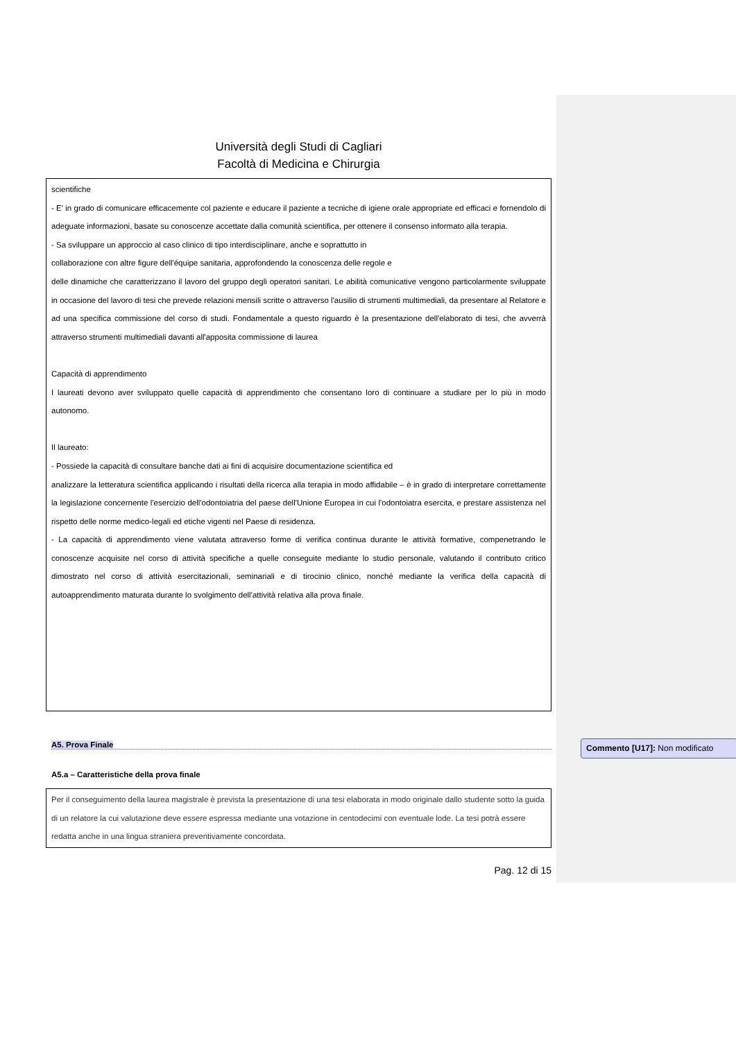Università degli Studi di Cagliari
Facoltà di Medicina e Chirurgia
scientifiche
- E' in grado di comunicare efficacemente col paziente e educare il paziente a tecniche di igiene orale appropriate ed efficaci e fornendolo di adeguate informazioni, basate su conoscenze accettate dalla comunità scientifica, per ottenere il consenso informato alla terapia.
- Sa sviluppare un approccio al caso clinico di tipo interdisciplinare, anche e soprattutto in
collaborazione con altre figure dell'équipe sanitaria, approfondendo la conoscenza delle regole e
delle dinamiche che caratterizzano il lavoro del gruppo degli operatori sanitari. Le abilità comunicative vengono particolarmente sviluppate in occasione del lavoro di tesi che prevede relazioni mensili scritte o attraverso l'ausilio di strumenti multimediali, da presentare al Relatore e ad una specifica commissione del corso di studi. Fondamentale a questo riguardo è la presentazione dell'elaborato di tesi, che avverrà attraverso strumenti multimediali davanti all'apposita commissione di laurea
Capacità di apprendimento
I laureati devono aver sviluppato quelle capacità di apprendimento che consentano loro di continuare a studiare per lo più in modo autonomo.
Il laureato:
- Possiede la capacità di consultare banche dati ai fini di acquisire documentazione scientifica ed
analizzare la letteratura scientifica applicando i risultati della ricerca alla terapia in modo affidabile – è in grado di interpretare correttamente la legislazione concernente l'esercizio dell'odontoiatria del paese dell'Unione Europea in cui l'odontoiatra esercita, e prestare assistenza nel rispetto delle norme medico-legali ed etiche vigenti nel Paese di residenza.
- La capacità di apprendimento viene valutata attraverso forme di verifica continua durante le attività formative, compenetrando le conoscenze acquisite nel corso di attività specifiche a quelle conseguite mediante lo studio personale, valutando il contributo critico dimostrato nel corso di attività esercitazionali, seminariali e di tirocinio clinico, nonché mediante la verifica della capacità di autoapprendimento maturata durante lo svolgimento dell'attività relativa alla prova finale.
A5. Prova Finale
A5.a – Caratteristiche della prova finale
Per il conseguimento della laurea magistrale è prevista la presentazione di una tesi elaborata in modo originale dallo studente sotto la guida di un relatore la cui valutazione deve essere espressa mediante una votazione in centodecimi con eventuale lode. La tesi potrà essere redatta anche in una lingua straniera preventivamente concordata.
Pag. 12 di 15
Commento [U17]: Non modificato